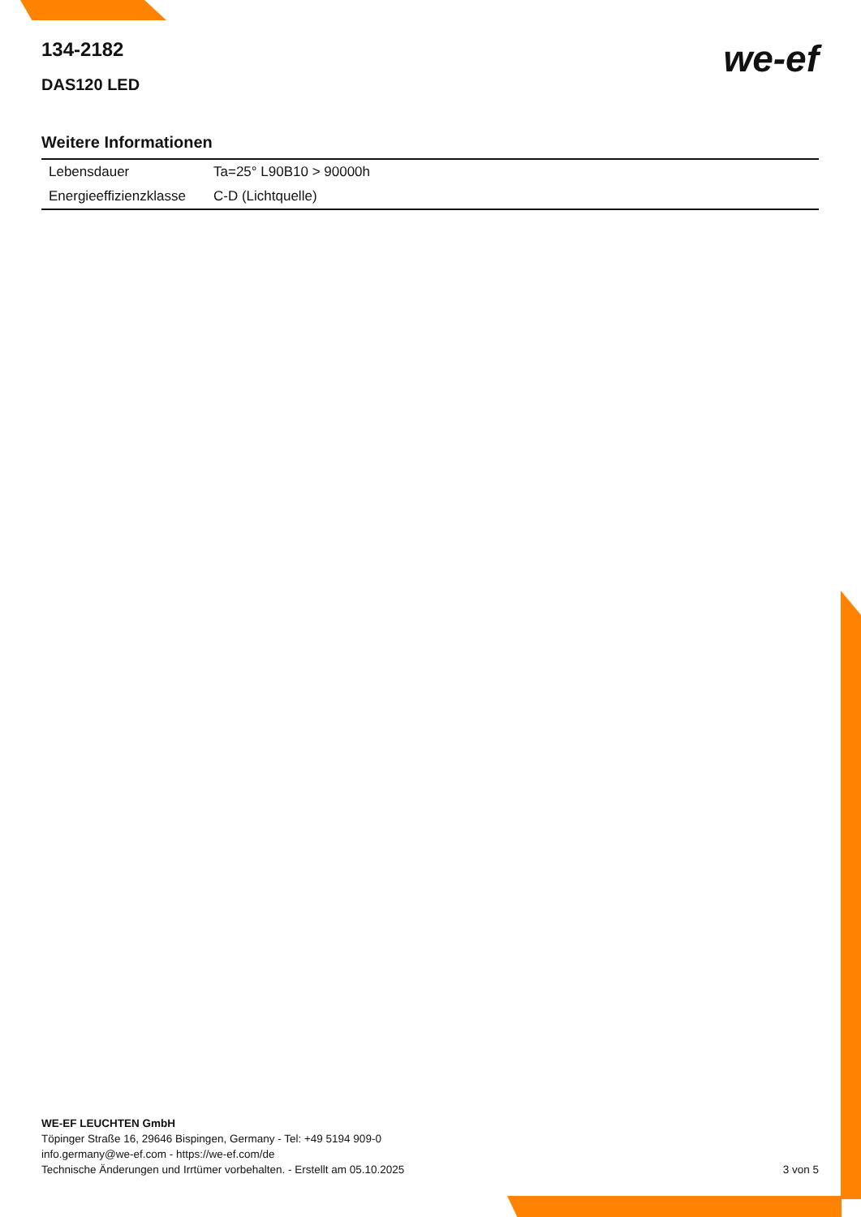134-2182
DAS120 LED
we-ef
Weitere Informationen
| Lebensdauer | Ta=25° L90B10 > 90000h |
| Energieeffizienzklasse | C-D (Lichtquelle) |
WE-EF LEUCHTEN GmbH
Töpinger Straße 16, 29646 Bispingen, Germany - Tel: +49 5194 909-0
info.germany@we-ef.com - https://we-ef.com/de
Technische Änderungen und Irrtümer vorbehalten. - Erstellt am 05.10.2025 3 von 5